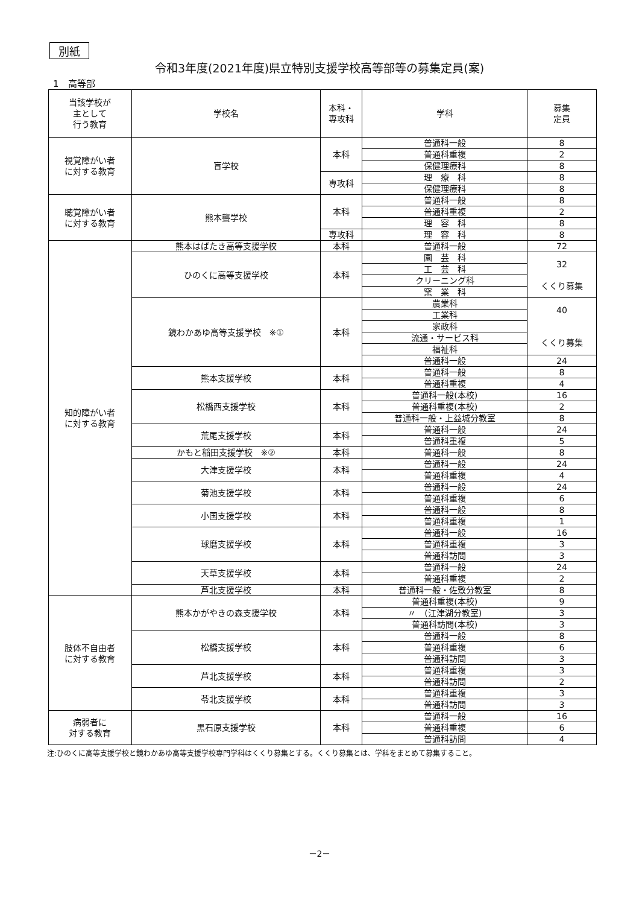別紙
令和3年度(2021年度)県立特別支援学校高等部等の募集定員(案)
1　高等部
| 当該学校が 主として 行う教育 | 学校名 | 本科・ 専攻科 | 学科 | 募集 定員 |
| --- | --- | --- | --- | --- |
| 視覚障がい者 に対する教育 | 盲学校 | 本科 | 普通科一般 | 8 |
| | | | 普通科重複 | 2 |
| | | | 保健理療科 | 8 |
| | | 専攻科 | 理 療 科 | 8 |
| | | | 保健理療科 | 8 |
| 聴覚障がい者 に対する教育 | 熊本聾学校 | 本科 | 普通科一般 | 8 |
| | | | 普通科重複 | 2 |
| | | | 理 容 科 | 8 |
| | | 専攻科 | 理 容 科 | 8 |
| 知的障がい者 に対する教育 | 熊本はばたき高等支援学校 | 本科 | 普通科一般 | 72 |
| | ひのくに高等支援学校 | 本科 | 園 芸 科 | 32 くくり募集 |
| | | | 工 芸 科 | |
| | | | クリーニング科 | |
| | | | 窯 業 科 | |
| | 鏡わかあゆ高等支援学校 ※① | 本科 | 農業科 | 40 くくり募集 |
| | | | 工業科 | |
| | | | 家政科 | |
| | | | 流通・サービス科 | |
| | | | 福祉科 | |
| | | | 普通科一般 | 24 |
| | 熊本支援学校 | 本科 | 普通科一般 | 8 |
| | | | 普通科重複 | 4 |
| | 松橋西支援学校 | 本科 | 普通科一般(本校) | 16 |
| | | | 普通科重複(本校) | 2 |
| | | | 普通科一般・上益城分教室 | 8 |
| | 荒尾支援学校 | 本科 | 普通科一般 | 24 |
| | | | 普通科重複 | 5 |
| | かもと稲田支援学校 ※② | 本科 | 普通科一般 | 8 |
| | 大津支援学校 | 本科 | 普通科一般 | 24 |
| | | | 普通科重複 | 4 |
| | 菊池支援学校 | 本科 | 普通科一般 | 24 |
| | | | 普通科重複 | 6 |
| | 小国支援学校 | 本科 | 普通科一般 | 8 |
| | | | 普通科重複 | 1 |
| | 球磨支援学校 | 本科 | 普通科一般 | 16 |
| | | | 普通科重複 | 3 |
| | | | 普通科訪問 | 3 |
| | 天草支援学校 | 本科 | 普通科一般 | 24 |
| | | | 普通科重複 | 2 |
| | 芦北支援学校 | 本科 | 普通科一般・佐敷分教室 | 8 |
| 肢体不自由者 に対する教育 | 熊本かがやきの森支援学校 | 本科 | 普通科重複(本校) | 9 |
| | | | 〃 (江津湖分教室) | 3 |
| | | | 普通科訪問(本校) | 3 |
| | 松橋支援学校 | 本科 | 普通科一般 | 8 |
| | | | 普通科重複 | 6 |
| | | | 普通科訪問 | 3 |
| | 芦北支援学校 | 本科 | 普通科重複 | 3 |
| | | | 普通科訪問 | 2 |
| | 苓北支援学校 | 本科 | 普通科重複 | 3 |
| | | | 普通科訪問 | 3 |
| 病弱者に 対する教育 | 黒石原支援学校 | 本科 | 普通科一般 | 16 |
| | | | 普通科重複 | 6 |
| | | | 普通科訪問 | 4 |
注:ひのくに高等支援学校と鏡わかあゆ高等支援学校専門学科はくくり募集とする。くくり募集とは、学科をまとめて募集すること。
－2－